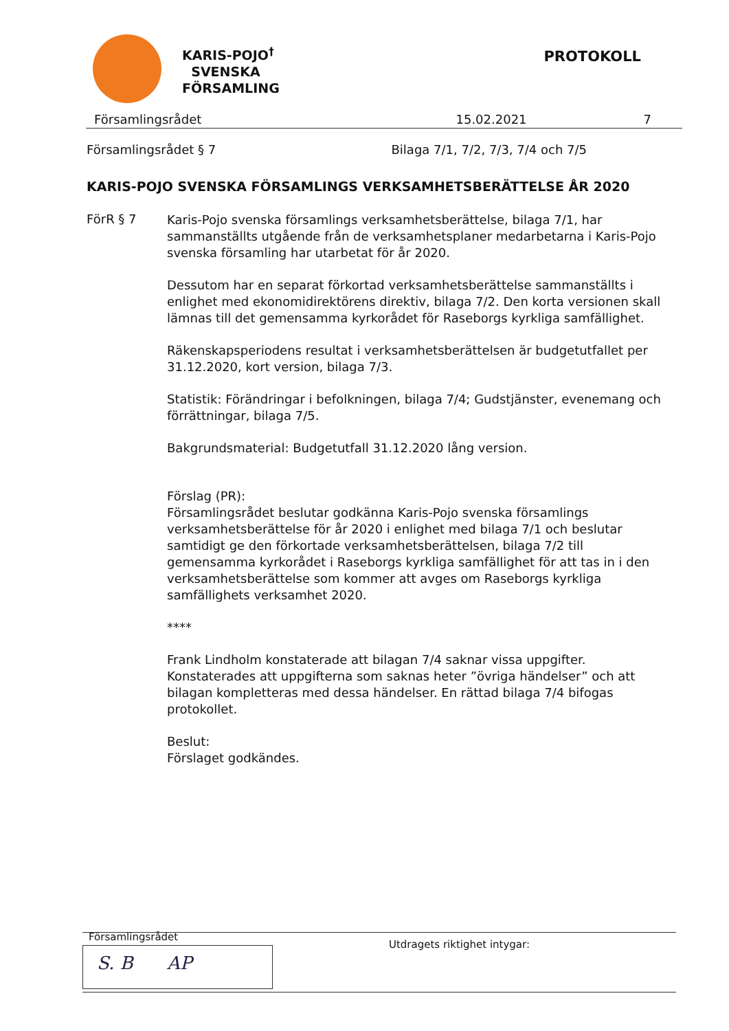KARIS-POJO<sup>†</sup>
SVENSKA
FÖRSAMLING
PROTOKOLL
Församlingsrådet 15.02.2021 7
Församlingsrådet § 7 Bilaga 7/1, 7/2, 7/3, 7/4 och 7/5
KARIS-POJO SVENSKA FÖRSAMLINGS VERKSAMHETSBERÄTTELSE ÅR 2020
FörR § 7
Karis-Pojo svenska församlings verksamhetsberättelse, bilaga 7/1, har sammanställts utgående från de verksamhetsplaner medarbetarna i Karis-Pojo svenska församling har utarbetat för år 2020.
Dessutom har en separat förkortad verksamhetsberättelse sammanställts i enlighet med ekonomidirektörens direktiv, bilaga 7/2. Den korta versionen skall lämnas till det gemensamma kyrkorådet för Raseborgs kyrkliga samfällighet.
Räkenskapsperiodens resultat i verksamhetsberättelsen är budgetutfallet per 31.12.2020, kort version, bilaga 7/3.
Statistik: Förändringar i befolkningen, bilaga 7/4; Gudstjänster, evenemang och förrättningar, bilaga 7/5.
Bakgrundsmaterial: Budgetutfall 31.12.2020 lång version.
Förslag (PR):
Församlingsrådet beslutar godkänna Karis-Pojo svenska församlings verksamhetsberättelse för år 2020 i enlighet med bilaga 7/1 och beslutar samtidigt ge den förkortade verksamhetsberättelsen, bilaga 7/2 till gemensamma kyrkorådet i Raseborgs kyrkliga samfällighet för att tas in i den verksamhetsberättelse som kommer att avges om Raseborgs kyrkliga samfällighets verksamhet 2020.
****
Frank Lindholm konstaterade att bilagan 7/4 saknar vissa uppgifter. Konstaterades att uppgifterna som saknas heter ”övriga händelser” och att bilagan kompletteras med dessa händelser. En rättad bilaga 7/4 bifogas protokollet.
Beslut:
Förslaget godkändes.
Församlingsrådet
S. B AP
Utdragets riktighet intygar: